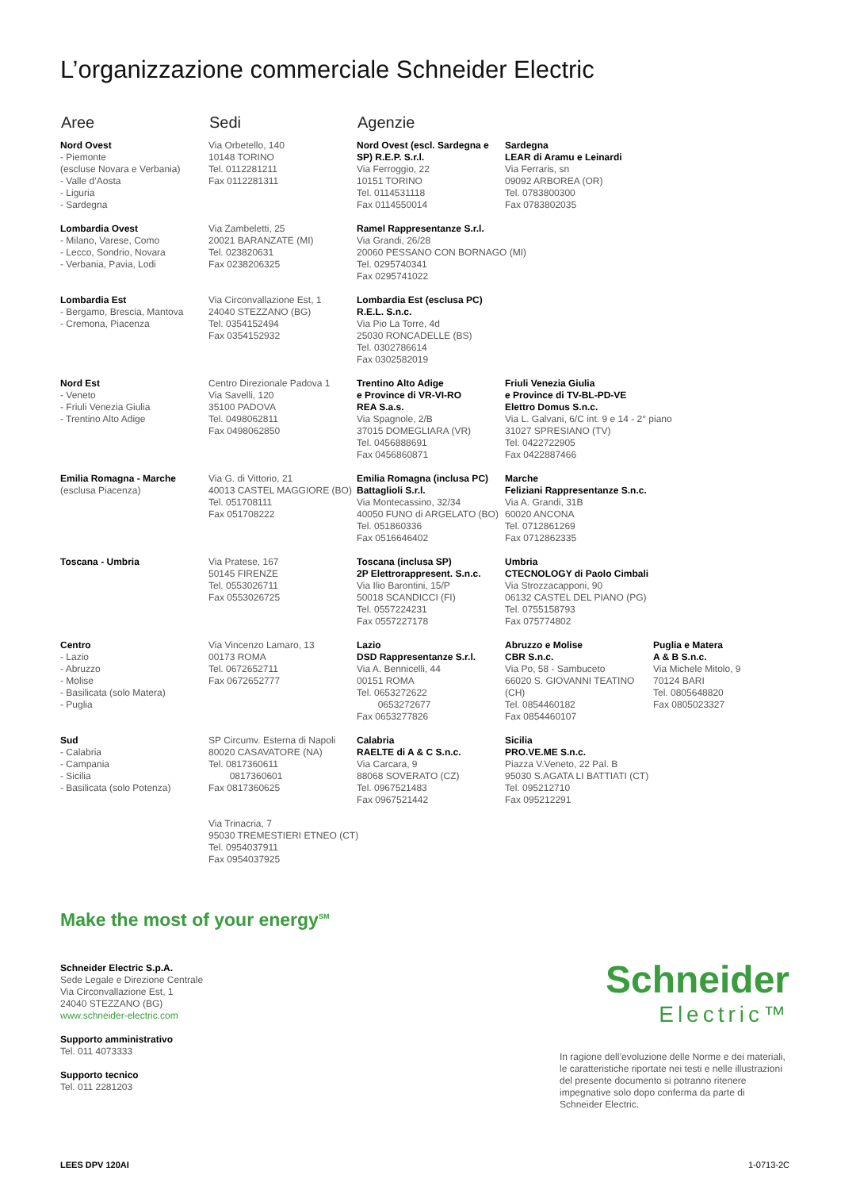L’organizzazione commerciale Schneider Electric
| Aree | Sedi | Agenzie | | |
| --- | --- | --- | --- | --- |
| Nord Ovest - Piemonte (escluse Novara e Verbania) - Valle d’Aosta - Liguria - Sardegna | Via Orbetello, 140 10148 TORINO Tel. 0112281211 Fax 0112281311 | Nord Ovest (escl. Sardegna e SP) R.E.P. S.r.l. Via Ferroggio, 22 10151 TORINO Tel. 0114531118 Fax 0114550014 | Sardegna LEAR di Aramu e Leinardi Via Ferraris, sn 09092 ARBOREA (OR) Tel. 0783800300 Fax 0783802035 | |
| Lombardia Ovest - Milano, Varese, Como - Lecco, Sondrio, Novara - Verbania, Pavia, Lodi | Via Zambeletti, 25 20021 BARANZATE (MI) Tel. 023820631 Fax 0238206325 | Ramel Rappresentanze S.r.l. Via Grandi, 26/28 20060 PESSANO CON BORNAGO (MI) Tel. 0295740341 Fax 0295741022 | | |
| Lombardia Est - Bergamo, Brescia, Mantova - Cremona, Piacenza | Via Circonvallazione Est, 1 24040 STEZZANO (BG) Tel. 0354152494 Fax 0354152932 | Lombardia Est (esclusa PC) R.E.L. S.n.c. Via Pio La Torre, 4d 25030 RONCADELLE (BS) Tel. 0302786614 Fax 0302582019 | | |
| Nord Est - Veneto - Friuli Venezia Giulia - Trentino Alto Adige | Centro Direzionale Padova 1 Via Savelli, 120 35100 PADOVA Tel. 0498062811 Fax 0498062850 | Trentino Alto Adige e Province di VR-VI-RO REA S.a.s. Via Spagnole, 2/B 37015 DOMEGLIARA (VR) Tel. 0456888691 Fax 0456860871 | Friuli Venezia Giulia e Province di TV-BL-PD-VE Elettro Domus S.n.c. Via L. Galvani, 6/C int. 9 e 14 - 2° piano 31027 SPRESIANO (TV) Tel. 0422722905 Fax 0422887466 | |
| Emilia Romagna - Marche (esclusa Piacenza) | Via G. di Vittorio, 21 40013 CASTEL MAGGIORE (BO) Tel. 051708111 Fax 051708222 | Emilia Romagna (inclusa PC) Battaglioli S.r.l. Via Montecassino, 32/34 40050 FUNO di ARGELATO (BO) Tel. 051860336 Fax 0516646402 | Marche Feliziani Rappresentanze S.n.c. Via A. Grandi, 31B 60020 ANCONA Tel. 0712861269 Fax 0712862335 | |
| Toscana - Umbria | Via Pratese, 167 50145 FIRENZE Tel. 0553026711 Fax 0553026725 | Toscana (inclusa SP) 2P Elettrorappresent. S.n.c. Via Ilio Barontini, 15/P 50018 SCANDICCI (FI) Tel. 0557224231 Fax 0557227178 | Umbria CTECNOLOGY di Paolo Cimbali Via Strozzacapponi, 90 06132 CASTEL DEL PIANO (PG) Tel. 0755158793 Fax 075774802 | |
| Centro - Lazio - Abruzzo - Molise - Basilicata (solo Matera) - Puglia | Via Vincenzo Lamaro, 13 00173 ROMA Tel. 0672652711 Fax 0672652777 | Lazio DSD Rappresentanze S.r.l. Via A. Bennicelli, 44 00151 ROMA Tel. 0653272622 0653272677 Fax 0653277826 | Abruzzo e Molise CBR S.n.c. Via Po, 58 - Sambuceto 66020 S. GIOVANNI TEATINO (CH) Tel. 0854460182 Fax 0854460107 | Puglia e Matera A & B S.n.c. Via Michele Mitolo, 9 70124 BARI Tel. 0805648820 Fax 0805023327 |
| Sud - Calabria - Campania - Sicilia - Basilicata (solo Potenza) | SP Circumv. Esterna di Napoli 80020 CASAVATORE (NA) Tel. 0817360611 0817360601 Fax 0817360625 | Calabria RAELTE di A & C S.n.c. Via Carcara, 9 88068 SOVERATO (CZ) Tel. 0967521483 Fax 0967521442 | Sicilia PRO.VE.ME S.n.c. Piazza V.Veneto, 22 Pal. B 95030 S.AGATA LI BATTIATI (CT) Tel. 095212710 Fax 095212291 | |
| | Via Trinacria, 7 95030 TREMESTIERI ETNEO (CT) Tel. 0954037911 Fax 0954037925 | | | |
Make the most of your energy<sup>SM</sup>
Schneider Electric S.p.A.
Sede Legale e Direzione Centrale
Via Circonvallazione Est, 1
24040 STEZZANO (BG)
www.schneider-electric.com
Supporto amministrativo
Tel. 011 4073333
Supporto tecnico
Tel. 011 2281203
Schneider
Electric™
In ragione dell’evoluzione delle Norme e dei materiali, le caratteristiche riportate nei testi e nelle illustrazioni del presente documento si potranno ritenere impegnative solo dopo conferma da parte di Schneider Electric.
LEES DPV 120AI 1-0713-2C